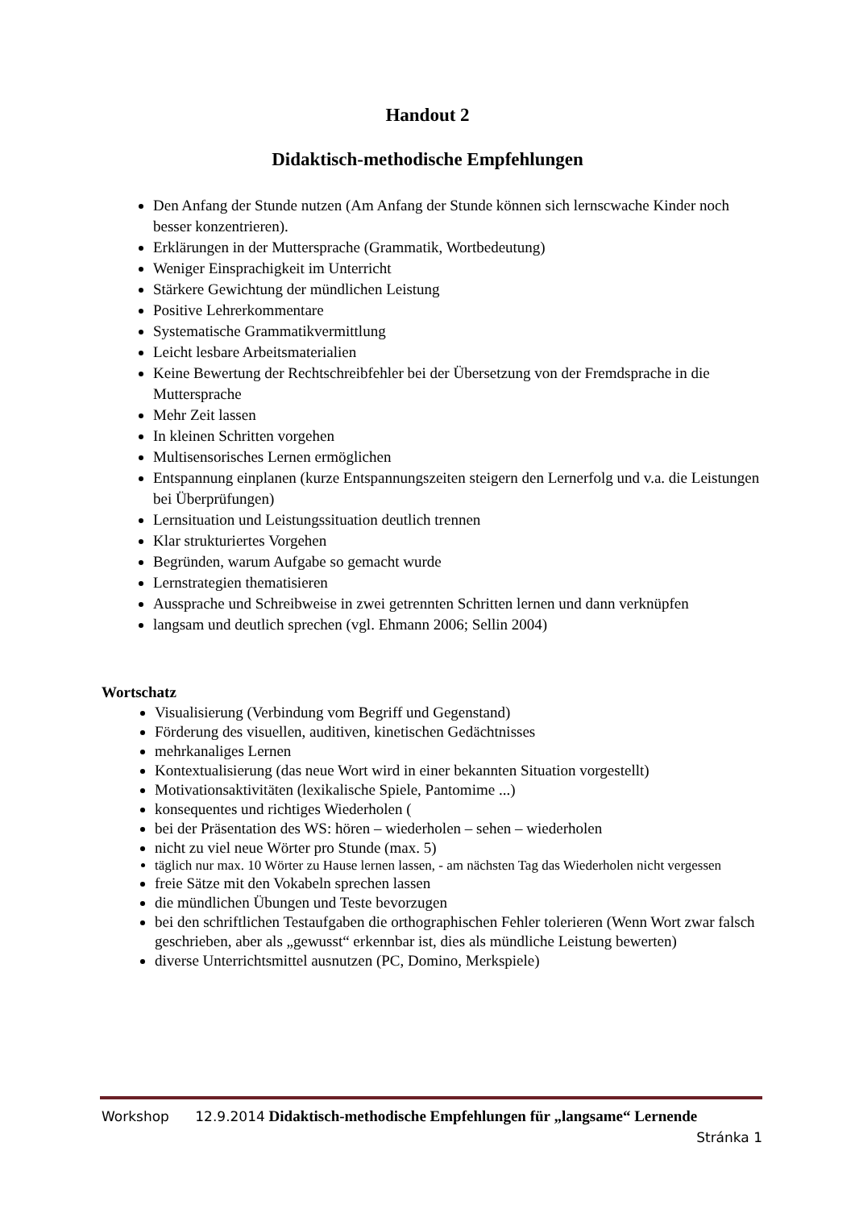Handout 2
Didaktisch-methodische Empfehlungen
Den Anfang der Stunde nutzen (Am Anfang der Stunde können sich lernscwache Kinder noch besser konzentrieren).
Erklärungen in der Muttersprache (Grammatik, Wortbedeutung)
Weniger Einsprachigkeit im Unterricht
Stärkere Gewichtung der mündlichen Leistung
Positive Lehrerkommentare
Systematische Grammatikvermittlung
Leicht lesbare Arbeitsmaterialien
Keine Bewertung der Rechtschreibfehler bei der Übersetzung von der Fremdsprache in die Muttersprache
Mehr Zeit lassen
In kleinen Schritten vorgehen
Multisensorisches Lernen ermöglichen
Entspannung einplanen (kurze Entspannungszeiten steigern den Lernerfolg und v.a. die Leistungen bei Überprüfungen)
Lernsituation und Leistungssituation deutlich trennen
Klar strukturiertes Vorgehen
Begründen, warum Aufgabe so gemacht wurde
Lernstrategien thematisieren
Aussprache und Schreibweise in zwei getrennten Schritten lernen und dann verknüpfen
langsam und deutlich sprechen (vgl. Ehmann 2006; Sellin 2004)
Wortschatz
Visualisierung (Verbindung vom Begriff und Gegenstand)
Förderung des visuellen, auditiven, kinetischen Gedächtnisses
mehrkanaliges Lernen
Kontextualisierung (das neue Wort wird in einer bekannten Situation vorgestellt)
Motivationsaktivitäten (lexikalische Spiele, Pantomime ...)
konsequentes und richtiges Wiederholen (
bei der Präsentation des WS: hören – wiederholen – sehen – wiederholen
nicht zu viel neue Wörter pro Stunde (max. 5)
täglich nur max. 10 Wörter zu Hause lernen lassen, - am nächsten Tag das Wiederholen nicht vergessen
freie Sätze mit den Vokabeln sprechen lassen
die mündlichen Übungen und Teste bevorzugen
bei den schriftlichen Testaufgaben die orthographischen Fehler tolerieren (Wenn Wort zwar falsch geschrieben, aber als „gewusst“ erkennbar ist, dies als mündliche Leistung bewerten)
diverse Unterrichtsmittel ausnutzen (PC, Domino, Merkspiele)
Workshop 12.9.2014 Didaktisch-methodische Empfehlungen für „langsame“ Lernende Stránka 1